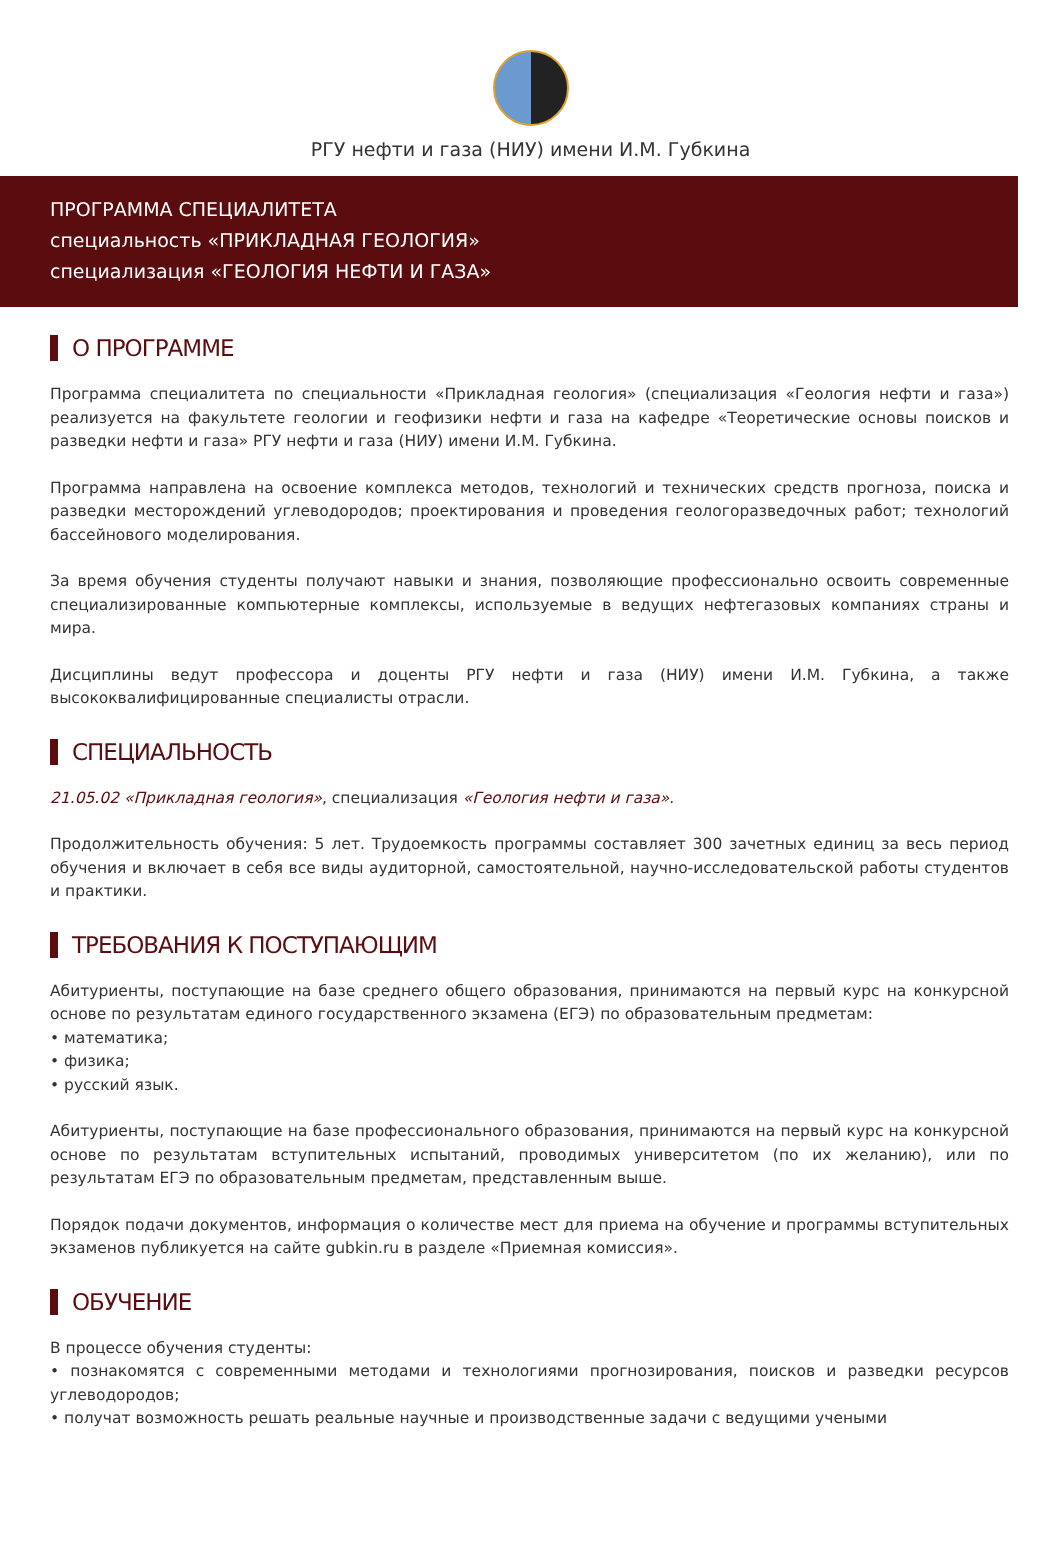РГУ нефти и газа (НИУ) имени И.М. Губкина
ПРОГРАММА СПЕЦИАЛИТЕТА
специальность «ПРИКЛАДНАЯ ГЕОЛОГИЯ»
специализация «ГЕОЛОГИЯ НЕФТИ И ГАЗА»
О ПРОГРАММЕ
Программа специалитета по специальности «Прикладная геология» (специализация «Геология нефти и газа») реализуется на факультете геологии и геофизики нефти и газа на кафедре «Теоретические основы поисков и разведки нефти и газа» РГУ нефти и газа (НИУ) имени И.М. Губкина.
Программа направлена на освоение комплекса методов, технологий и технических средств прогноза, поиска и разведки месторождений углеводородов; проектирования и проведения геологоразведочных работ; технологий бассейнового моделирования.
За время обучения студенты получают навыки и знания, позволяющие профессионально освоить современные специализированные компьютерные комплексы, используемые в ведущих нефтегазовых компаниях страны и мира.
Дисциплины ведут профессора и доценты РГУ нефти и газа (НИУ) имени И.М. Губкина, а также высококвалифицированные специалисты отрасли.
СПЕЦИАЛЬНОСТЬ
21.05.02 «Прикладная геология», специализация «Геология нефти и газа».
Продолжительность обучения: 5 лет. Трудоемкость программы составляет 300 зачетных единиц за весь период обучения и включает в себя все виды аудиторной, самостоятельной, научно-исследовательской работы студентов и практики.
ТРЕБОВАНИЯ К ПОСТУПАЮЩИМ
Абитуриенты, поступающие на базе среднего общего образования, принимаются на первый курс на конкурсной основе по результатам единого государственного экзамена (ЕГЭ) по образовательным предметам:
• математика;
• физика;
• русский язык.
Абитуриенты, поступающие на базе профессионального образования, принимаются на первый курс на конкурсной основе по результатам вступительных испытаний, проводимых университетом (по их желанию), или по результатам ЕГЭ по образовательным предметам, представленным выше.
Порядок подачи документов, информация о количестве мест для приема на обучение и программы вступительных экзаменов публикуется на сайте gubkin.ru в разделе «Приемная комиссия».
ОБУЧЕНИЕ
В процессе обучения студенты:
• познакомятся с современными методами и технологиями прогнозирования, поисков и разведки ресурсов углеводородов;
• получат возможность решать реальные научные и производственные задачи с ведущими учеными